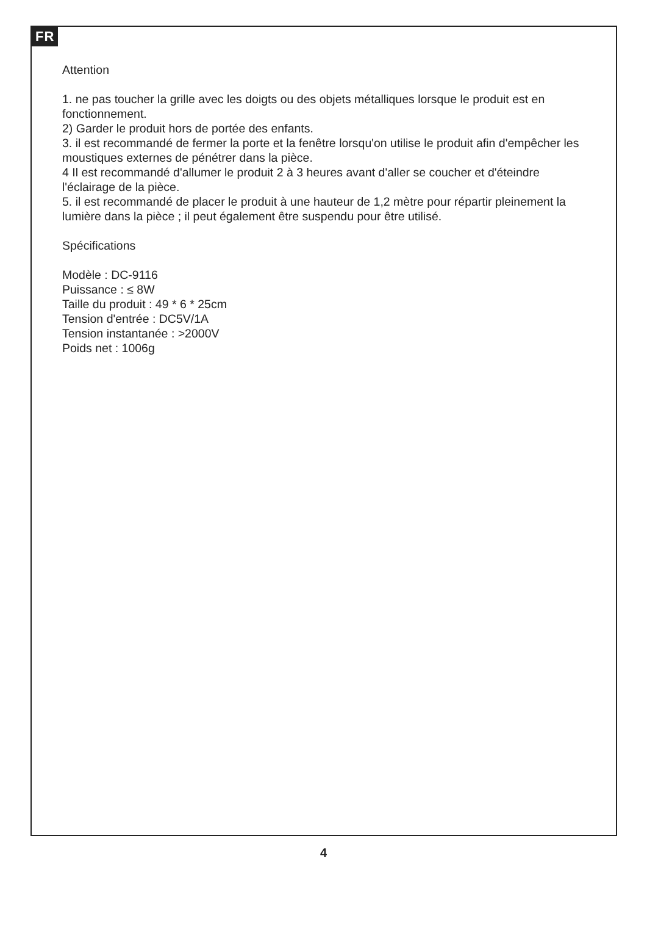FR
Attention
1. ne pas toucher la grille avec les doigts ou des objets métalliques lorsque le produit est en fonctionnement.
2) Garder le produit hors de portée des enfants.
3. il est recommandé de fermer la porte et la fenêtre lorsqu'on utilise le produit afin d'empêcher les moustiques externes de pénétrer dans la pièce.
4 Il est recommandé d'allumer le produit 2 à 3 heures avant d'aller se coucher et d'éteindre l'éclairage de la pièce.
5. il est recommandé de placer le produit à une hauteur de 1,2 mètre pour répartir pleinement la lumière dans la pièce ; il peut également être suspendu pour être utilisé.
Spécifications
Modèle : DC-9116
Puissance : ≤ 8W
Taille du produit : 49 * 6 * 25cm
Tension d'entrée : DC5V/1A
Tension instantanée : >2000V
Poids net : 1006g
4